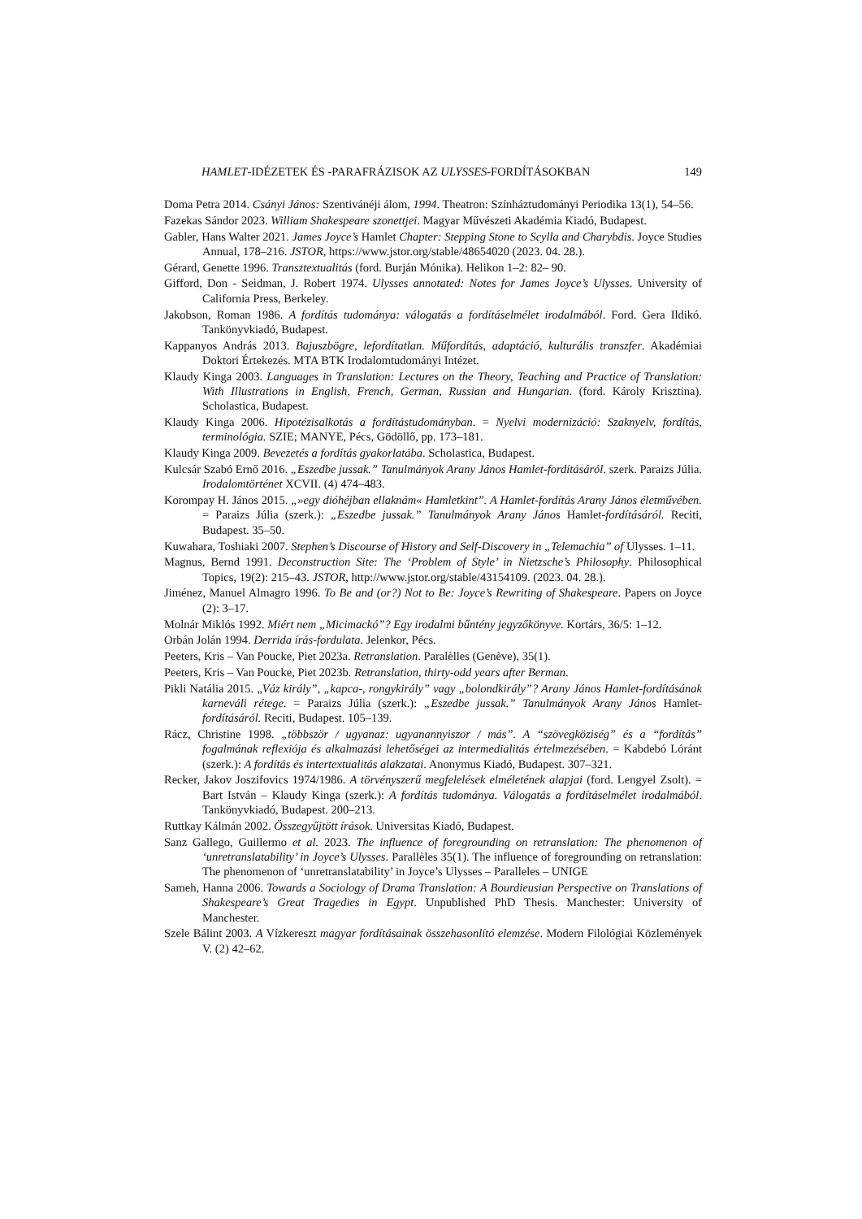HAMLET-IDÉZETEK ÉS -PARAFRÁZISOK AZ ULYSSES-FORDÍTÁSOKBAN 149
Doma Petra 2014. Csányi János: Szentivánéji álom, 1994. Theatron: Színháztudományi Periodika 13(1), 54–56.
Fazekas Sándor 2023. William Shakespeare szonettjei. Magyar Művészeti Akadémia Kiadó, Budapest.
Gabler, Hans Walter 2021. James Joyce’s Hamlet Chapter: Stepping Stone to Scylla and Charybdis. Joyce Studies Annual, 178–216. JSTOR, https://www.jstor.org/stable/48654020 (2023. 04. 28.).
Gérard, Genette 1996. Transztextualitás (ford. Burján Mónika). Helikon 1–2: 82– 90.
Gifford, Don - Seidman, J. Robert 1974. Ulysses annotated: Notes for James Joyce’s Ulysses. University of California Press, Berkeley.
Jakobson, Roman 1986. A fordítás tudománya: válogatás a fordításelmélet irodalmából. Ford. Gera Ildikó. Tankönyvkiadó, Budapest.
Kappanyos András 2013. Bajuszbögre, lefordítatlan. Műfordítás, adaptáció, kulturális transzfer. Akadémiai Doktori Értekezés. MTA BTK Irodalomtudományi Intézet.
Klaudy Kinga 2003. Languages in Translation: Lectures on the Theory, Teaching and Practice of Translation: With Illustrations in English, French, German, Russian and Hungarian. (ford. Károly Krisztina). Scholastica, Budapest.
Klaudy Kinga 2006. Hipotézisalkotás a fordítástudományban. = Nyelvi modernizáció: Szaknyelv, fordítás, terminológia. SZIE; MANYE, Pécs, Gödöllő, pp. 173–181.
Klaudy Kinga 2009. Bevezetés a fordítás gyakorlatába. Scholastica, Budapest.
Kulcsár Szabó Ernő 2016. „Eszedbe jussak.” Tanulmányok Arany János Hamlet-fordításáról. szerk. Paraizs Júlia. Irodalomtörténet XCVII. (4) 474–483.
Korompay H. János 2015. „»egy dióhéjban ellaknám« Hamletkint”. A Hamlet-fordítás Arany János életművében. = Paraizs Júlia (szerk.): „Eszedbe jussak.” Tanulmányok Arany János Hamlet-fordításáról. Reciti, Budapest. 35–50.
Kuwahara, Toshiaki 2007. Stephen’s Discourse of History and Self-Discovery in „Telemachia” of Ulysses. 1–11.
Magnus, Bernd 1991. Deconstruction Site: The ‘Problem of Style’ in Nietzsche’s Philosophy. Philosophical Topics, 19(2): 215–43. JSTOR, http://www.jstor.org/stable/43154109. (2023. 04. 28.).
Jiménez, Manuel Almagro 1996. To Be and (or?) Not to Be: Joyce’s Rewriting of Shakespeare. Papers on Joyce (2): 3–17.
Molnár Miklós 1992. Miért nem „Micimackó”? Egy irodalmi bűntény jegyzőkönyve. Kortárs, 36/5: 1–12.
Orbán Jolán 1994. Derrida írás-fordulata. Jelenkor, Pécs.
Peeters, Kris – Van Poucke, Piet 2023a. Retranslation. Paralèlles (Genève), 35(1).
Peeters, Kris – Van Poucke, Piet 2023b. Retranslation, thirty-odd years after Berman.
Pikli Natália 2015. „Váz király”, „kapca-, rongykirály” vagy „bolondkirály”? Arany János Hamlet-fordításának karneváli rétege. = Paraizs Júlia (szerk.): „Eszedbe jussak.” Tanulmányok Arany János Hamlet-fordításáról. Reciti, Budapest. 105–139.
Rácz, Christine 1998. „többször / ugyanaz: ugyanannyiszor / más”. A “szövegköziség” és a “fordítás” fogalmának reflexiója és alkalmazási lehetőségei az intermedialitás értelmezésében. = Kabdebó Lóránt (szerk.): A fordítás és intertextualitás alakzatai. Anonymus Kiadó, Budapest. 307–321.
Recker, Jakov Joszifovics 1974/1986. A törvényszerű megfelelések elméletének alapjai (ford. Lengyel Zsolt). = Bart István – Klaudy Kinga (szerk.): A fordítás tudománya. Válogatás a fordításelmélet irodalmából. Tankönyvkiadó, Budapest. 200–213.
Ruttkay Kálmán 2002. Összegyűjtött írások. Universitas Kiadó, Budapest.
Sanz Gallego, Guillermo et al. 2023. The influence of foregrounding on retranslation: The phenomenon of ‘unretranslatability’ in Joyce’s Ulysses. Parallèles 35(1). The influence of foregrounding on retranslation: The phenomenon of ‘unretranslatability’ in Joyce’s Ulysses – Paralleles – UNIGE
Sameh, Hanna 2006. Towards a Sociology of Drama Translation: A Bourdieusian Perspective on Translations of Shakespeare’s Great Tragedies in Egypt. Unpublished PhD Thesis. Manchester: University of Manchester.
Szele Bálint 2003. A Vízkereszt magyar fordításainak összehasonlító elemzése. Modern Filológiai Közlemények V. (2) 42–62.